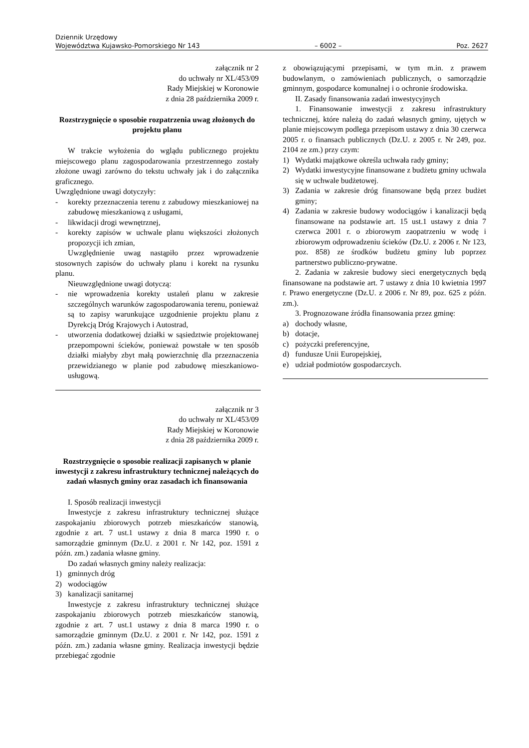Dziennik Urzędowy
Województwa Kujawsko-Pomorskiego Nr 143 – 6002 – Poz. 2627
załącznik nr 2
do uchwały nr XL/453/09
Rady Miejskiej w Koronowie
z dnia 28 października 2009 r.
Rozstrzygnięcie o sposobie rozpatrzenia uwag złożonych do projektu planu
W trakcie wyłożenia do wglądu publicznego projektu miejscowego planu zagospodarowania przestrzennego zostały złożone uwagi zarówno do tekstu uchwały jak i do załącznika graficznego.
Uwzględnione uwagi dotyczyły:
- korekty przeznaczenia terenu z zabudowy mieszkaniowej na zabudowę mieszkaniową z usługami,
- likwidacji drogi wewnętrznej,
- korekty zapisów w uchwale planu większości złożonych propozycji ich zmian,
Uwzględnienie uwag nastąpiło przez wprowadzenie stosownych zapisów do uchwały planu i korekt na rysunku planu.
Nieuwzględnione uwagi dotyczą:
- nie wprowadzenia korekty ustaleń planu w zakresie szczególnych warunków zagospodarowania terenu, ponieważ są to zapisy warunkujące uzgodnienie projektu planu z Dyrekcją Dróg Krajowych i Autostrad,
- utworzenia dodatkowej działki w sąsiedztwie projektowanej przepompowni ścieków, ponieważ powstałe w ten sposób działki miałyby zbyt małą powierzchnię dla przeznaczenia przewidzianego w planie pod zabudowę mieszkaniowo-usługową.
załącznik nr 3
do uchwały nr XL/453/09
Rady Miejskiej w Koronowie
z dnia 28 października 2009 r.
Rozstrzygnięcie o sposobie realizacji zapisanych w planie inwestycji z zakresu infrastruktury technicznej należących do zadań własnych gminy oraz zasadach ich finansowania
I. Sposób realizacji inwestycji
Inwestycje z zakresu infrastruktury technicznej służące zaspokajaniu zbiorowych potrzeb mieszkańców stanowią, zgodnie z art. 7 ust.1 ustawy z dnia 8 marca 1990 r. o samorządzie gminnym (Dz.U. z 2001 r. Nr 142, poz. 1591 z późn. zm.) zadania własne gminy.
Do zadań własnych gminy należy realizacja:
1) gminnych dróg
2) wodociągów
3) kanalizacji sanitarnej
Inwestycje z zakresu infrastruktury technicznej służące zaspokajaniu zbiorowych potrzeb mieszkańców stanowią, zgodnie z art. 7 ust.1 ustawy z dnia 8 marca 1990 r. o samorządzie gminnym (Dz.U. z 2001 r. Nr 142, poz. 1591 z późn. zm.) zadania własne gminy. Realizacja inwestycji będzie przebiegać zgodnie
z obowiązującymi przepisami, w tym m.in. z prawem budowlanym, o zamówieniach publicznych, o samorządzie gminnym, gospodarce komunalnej i o ochronie środowiska.
II. Zasady finansowania zadań inwestycyjnych
1. Finansowanie inwestycji z zakresu infrastruktury technicznej, które należą do zadań własnych gminy, ujętych w planie miejscowym podlega przepisom ustawy z dnia 30 czerwca 2005 r. o finansach publicznych (Dz.U. z 2005 r. Nr 249, poz. 2104 ze zm.) przy czym:
1) Wydatki majątkowe określa uchwała rady gminy;
2) Wydatki inwestycyjne finansowane z budżetu gminy uchwala się w uchwale budżetowej.
3) Zadania w zakresie dróg finansowane będą przez budżet gminy;
4) Zadania w zakresie budowy wodociągów i kanalizacji będą finansowane na podstawie art. 15 ust.1 ustawy z dnia 7 czerwca 2001 r. o zbiorowym zaopatrzeniu w wodę i zbiorowym odprowadzeniu ścieków (Dz.U. z 2006 r. Nr 123, poz. 858) ze środków budżetu gminy lub poprzez partnerstwo publiczno-prywatne.
2. Zadania w zakresie budowy sieci energetycznych będą finansowane na podstawie art. 7 ustawy z dnia 10 kwietnia 1997 r. Prawo energetyczne (Dz.U. z 2006 r. Nr 89, poz. 625 z późn. zm.).
3. Prognozowane źródła finansowania przez gminę:
a) dochody własne,
b) dotacje,
c) pożyczki preferencyjne,
d) fundusze Unii Europejskiej,
e) udział podmiotów gospodarczych.